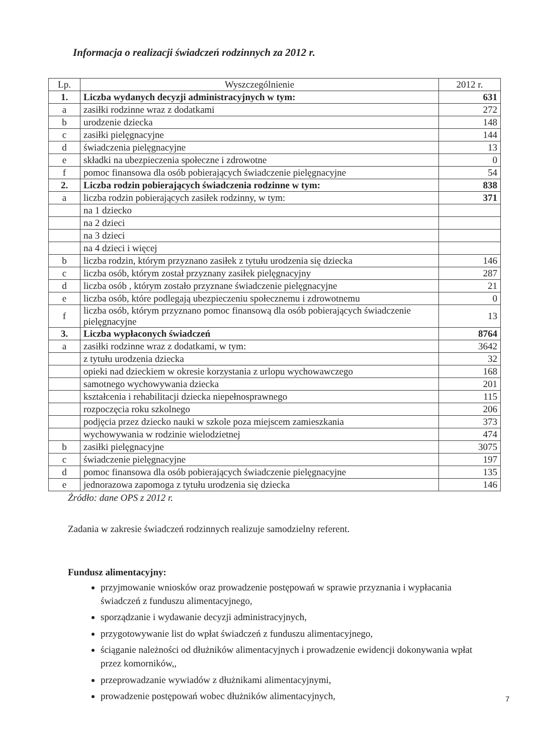Informacja o realizacji świadczeń rodzinnych za 2012 r.
| Lp. | Wyszczególnienie | 2012 r. |
| --- | --- | --- |
| 1. | Liczba wydanych decyzji administracyjnych w tym: | 631 |
| a | zasiłki rodzinne wraz z dodatkami | 272 |
| b | urodzenie dziecka | 148 |
| c | zasiłki pielęgnacyjne | 144 |
| d | świadczenia pielęgnacyjne | 13 |
| e | składki na ubezpieczenia społeczne i zdrowotne | 0 |
| f | pomoc finansowa dla osób pobierających świadczenie pielęgnacyjne | 54 |
| 2. | Liczba rodzin pobierających świadczenia rodzinne w tym: | 838 |
| a | liczba rodzin pobierających zasiłek rodzinny, w tym: | 371 |
| | na 1 dziecko | |
| | na 2 dzieci | |
| | na 3 dzieci | |
| | na 4 dzieci i więcej | |
| b | liczba rodzin, którym przyznano zasiłek z tytułu urodzenia się dziecka | 146 |
| c | liczba osób, którym został przyznany zasiłek pielęgnacyjny | 287 |
| d | liczba osób , którym zostało przyznane świadczenie pielęgnacyjne | 21 |
| e | liczba osób, które podlegają ubezpieczeniu społecznemu i zdrowotnemu | 0 |
| f | liczba osób, którym przyznano pomoc finansową dla osób pobierających świadczenie pielęgnacyjne | 13 |
| 3. | Liczba wypłaconych świadczeń | 8764 |
| a | zasiłki rodzinne wraz z dodatkami, w tym: | 3642 |
| | z tytułu urodzenia dziecka | 32 |
| | opieki nad dzieckiem w okresie korzystania z urlopu wychowawczego | 168 |
| | samotnego wychowywania dziecka | 201 |
| | kształcenia i rehabilitacji dziecka niepełnosprawnego | 115 |
| | rozpoczęcia roku szkolnego | 206 |
| | podjęcia przez dziecko nauki w szkole poza miejscem zamieszkania | 373 |
| | wychowywania w rodzinie wielodzietnej | 474 |
| b | zasiłki pielęgnacyjne | 3075 |
| c | świadczenie pielęgnacyjne | 197 |
| d | pomoc finansowa dla osób pobierających świadczenie pielęgnacyjne | 135 |
| e | jednorazowa zapomoga z tytułu urodzenia się dziecka | 146 |
Źródło: dane OPS z 2012 r.
Zadania w zakresie świadczeń rodzinnych realizuje samodzielny referent.
Fundusz alimentacyjny:
przyjmowanie wniosków oraz prowadzenie postępowań w sprawie przyznania i wypłacania świadczeń z funduszu alimentacyjnego,
sporządzanie i wydawanie decyzji administracyjnych,
przygotowywanie list do wpłat świadczeń z funduszu alimentacyjnego,
ściąganie należności od dłużników alimentacyjnych i prowadzenie ewidencji dokonywania wpłat przez komorników,,
przeprowadzanie wywiadów z dłużnikami alimentacyjnymi,
prowadzenie postępowań wobec dłużników alimentacyjnych,
7